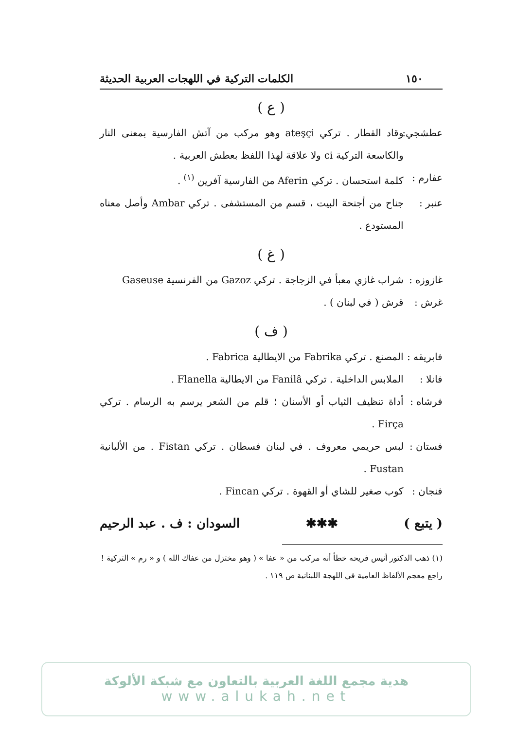١٥٠ الكلمات التركية في اللهجات العربية الحديثة
( ع )
عطشجي: وقاد القطار . تركي ateşçi وهو مركب من آتش الفارسية بمعنى النار والكاسعة التركية ci ولا علاقة لهذا اللفظ بعطش العربية .
عفارم :
كلمة استحسان . تركي Aferin من الفارسية آفرين <sup>(١)</sup> .
عنبر : جناح من أجنحة البيت ، قسم من المستشفى . تركي Ambar وأصل معناه المستودع .
( غ )
غازوزه :
شراب غازي معبأ في الزجاجة . تركي Gazoz من الفرنسية Gaseuse
غرش : قرش ( في لبنان ) .
( ف )
فابريقه :
المصنع . تركي Fabrika من الايطالية Fabrica .
فانلا :
الملابس الداخلية . تركي Fanilâ من الايطالية Flanella .
فرشاه :
أداة تنظيف الثياب أو الأسنان ؛ قلم من الشعر يرسم به الرسام . تركي Firça .
فستان :
لبس حريمي معروف . في لبنان فسطان . تركي Fistan . من الألبانية Fustan .
فنجان :
كوب صغير للشاي أو القهوة . تركي Fincan .
( يتبع ) ✱✱✱ السودان : ف . عبد الرحيم
(١) ذهب الدكتور أنيس فريحه خطأ أنه مركب من « عفا » ( وهو مختزل من عفاك الله ) و « رم » التركية ! راجع معجم الألفاظ العامية في اللهجة اللبنانية ص ١١٩ .
هدية مجمع اللغة العربية بالتعاون مع شبكة الألوكة
www.alukah.net